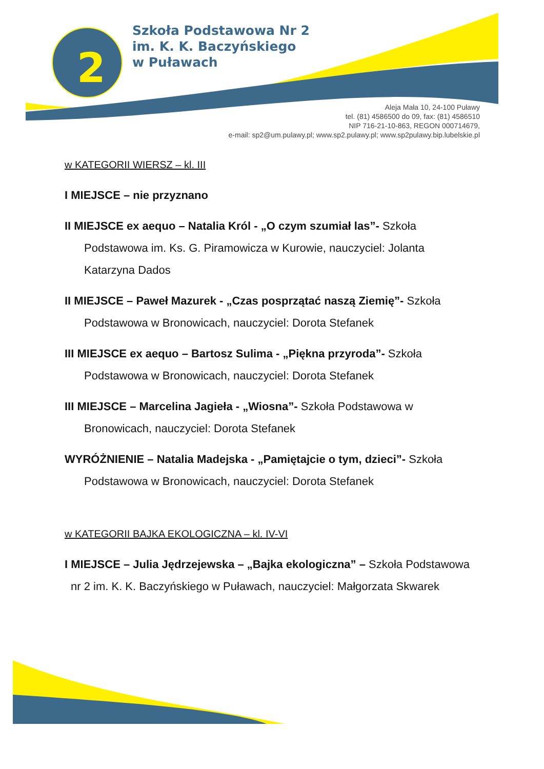2
Szkoła Podstawowa Nr 2
im. K. K. Baczyńskiego
w Puławach
Aleja Mała 10, 24-100 Puławy
tel. (81) 4586500 do 09, fax: (81) 4586510
NIP 716-21-10-863, REGON 000714679,
e-mail: sp2@um.pulawy.pl; www.sp2.pulawy.pl; www.sp2pulawy.bip.lubelskie.pl
w KATEGORII WIERSZ – kl. III
I MIEJSCE – nie przyznano
II MIEJSCE ex aequo – Natalia Król - „O czym szumiał las”- Szkoła Podstawowa im. Ks. G. Piramowicza w Kurowie, nauczyciel: Jolanta Katarzyna Dados
II MIEJSCE – Paweł Mazurek - „Czas posprzątać naszą Ziemię”- Szkoła Podstawowa w Bronowicach, nauczyciel: Dorota Stefanek
III MIEJSCE ex aequo – Bartosz Sulima - „Piękna przyroda”- Szkoła Podstawowa w Bronowicach, nauczyciel: Dorota Stefanek
III MIEJSCE – Marcelina Jagieła - „Wiosna”- Szkoła Podstawowa w Bronowicach, nauczyciel: Dorota Stefanek
WYRÓŻNIENIE – Natalia Madejska - „Pamiętajcie o tym, dzieci”- Szkoła Podstawowa w Bronowicach, nauczyciel: Dorota Stefanek
w KATEGORII BAJKA EKOLOGICZNA – kl. IV-VI
I MIEJSCE – Julia Jędrzejewska – „Bajka ekologiczna” – Szkoła Podstawowa nr 2 im. K. K. Baczyńskiego w Puławach, nauczyciel: Małgorzata Skwarek